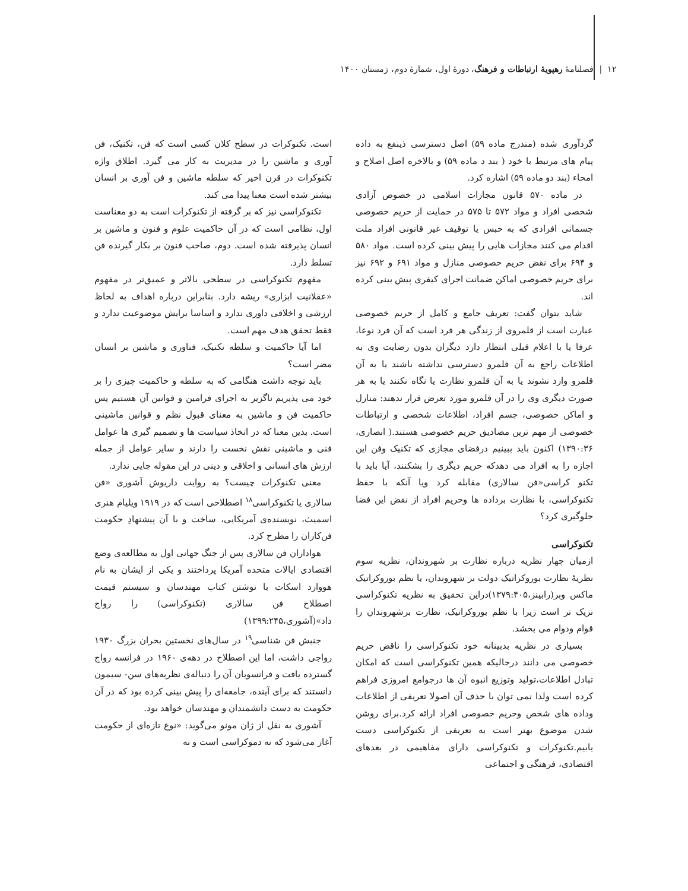۱۲ | فصلنامهٔ رهپویهٔ ارتباطات و فرهنگ، دورهٔ اول، شمارهٔ دوم، زمستان ۱۴۰۰
گردآوری شده (مندرج ماده ۵۹) اصل دسترسی ذینفع به داده پیام های مرتبط با خود ( بند د ماده ۵۹) و بالاخره اصل اصلاح و امحاء (بند دو ماده ۵۹) اشاره کرد.
در ماده ۵۷۰ قانون مجازات اسلامی در خصوص آزادی شخصی افراد و مواد ۵۷۲ تا ۵۷۵ در حمایت از حریم خصوصی جسمانی افرادی که به حبس یا توقیف غیر قانونی افراد ملت اقدام می کنند مجازات هایی را پیش بینی کرده است. مواد ۵۸۰ و ۶۹۴ برای نقض حریم خصوصی منازل و مواد ۶۹۱ و ۶۹۲ نیز برای حریم خصوصی اماکن ضمانت اجرای کیفری پیش بینی کرده اند.
شاید بتوان گفت: تعریف جامع و کامل از حریم خصوصی عبارت است از قلمروی از زندگی هر فرد است که آن فرد نوعا، عرفا یا با اعلام قبلی انتظار دارد دیگران بدون رضایت وی به اطلاعات راجع به آن قلمرو دسترسی نداشته باشند یا به آن قلمرو وارد نشوند یا به آن قلمرو نظارت یا نگاه نکنند یا به هر صورت دیگری وی را در آن قلمرو مورد تعرض قرار ندهند: منازل و اماکن خصوصی، جسم افراد، اطلاعات شخصی و ارتباطات خصوصی از مهم ترین مضادیق حریم خصوصی هستند.( انصاری، ۱۳۹۰:۳۶) اکنون باید ببینیم درفضای مجازی که تکنیک وفن این اجازه را به افراد می دهدکه حریم دیگری را بشکنند، آیا باید با تکنو کراسی«فن سالاری) مقابله کرد ویا آنکه با حفظ تکنوکراسی، با نظارت برداده ها وحریم افراد از نقض این فضا جلوگیری کرد؟
تکنوکراسی
ازمیان چهار نظریه درباره نظارت بر شهروندان، نظریه سوم نظریهٔ نظارت بوروکراتیک دولت بر شهروندان، یا نظم بوروکراتیک ماکس وبر(رابینز،۱۳۷۹:۴۰۵)دراین تحقیق به نظریه تکنوکراسی نزیک تر است زیرا با نظم بوروکراتیک، نظارت برشهروندان را قوام ودوام می بخشد.
بسیاری در نظریه بدبینانه خود تکنوکراسی را ناقض حریم خصوصی می دانند درحالیکه همین تکنوکراسی است که امکان تبادل اطلاعات،تولید وتوزیع انبوه آن ها درجوامع امروزی فراهم کرده است ولذا نمی توان با حذف آن اصولا تعریفی از اطلاعات وداده های شخص وحریم خصوصی افراد ارائه کرد.برای روشن شدن موضوع بهتر است به تعریفی از تکنوکراسی دست یابیم.تکنوکرات و تکنوکراسی دارای مفاهیمی در بعدهای اقتصادی، فرهنگی و اجتماعی
است. تکنوکرات در سطح کلان کسی است که فن، تکنیک، فن آوری و ماشین را در مدیریت به کار می گیرد. اطلاق واژه تکنوکرات در قرن اخیر که سلطه ماشین و فن آوری بر انسان بیشتر شده است معنا پیدا می کند.
تکنوکراسی نیز که بر گرفته از تکنوکرات است به دو معناست اول، نظامی است که در آن حاکمیت علوم و فنون و ماشین بر انسان پذیرفته شده است. دوم، صاحب فنون بر بکار گیرنده فن تسلط دارد.
مفهوم تکنوکراسی در سطحی بالاتر و عمیق‌تر در مفهوم «عقلانیت ابزاری» ریشه دارد. بنابراین درباره اهداف به لحاظ ارزشی و اخلاقی داوری ندارد و اساسا برایش موضوعیت ندارد و فقط تحقق هدف مهم است.
اما آیا حاکمیت و سلطه تکنیک، فناوری و ماشین بر انسان مضر است؟
باید توجه داشت هنگامی که به سلطه و حاکمیت چیزی را بر خود می پذیریم ناگزیر به اجرای فرامین و قوانین آن هستیم پس حاکمیت فن و ماشین به معنای قبول نظم و قوانین ماشینی است. بدین معنا که در اتخاذ سیاست ها و تصمیم گیری ها عوامل فنی و ماشینی نقش نخست را دارند و سایر عوامل از جمله ارزش های انسانی و اخلاقی و دینی در این مقوله جایی ندارد.
معنی تکنوکرات چیست؟ به روایت داریوش آشوری «فن سالاری یا تکنوکراسی<sup>۱۸</sup> اصطلاحی است که در ۱۹۱۹ ویلیام هنری اسمیث، نویسنده‌ی آمریکایی، ساخت و با آن پیشنهادِ حکومت فن‌کاران را مطرح کرد.
هواداران فن سالاری پس از جنگ جهانی اول به مطالعه‌ی وضع اقتصادی ایالات متحده آمریکا پرداختند و یکی از ایشان به نام هووارد اسکات با نوشتن کتاب مهندسان و سیستم قیمت اصطلاح فن سالاری (تکنوکراسی) را رواج داد»(آشوری،۱۳۹۹:۲۴۵)
جنبش فن شناسی<sup>۱۹</sup> در سال‌های نخستین بحران بزرگ ۱۹۳۰ رواجی داشت، اما این اصطلاح در دهه‌ی ۱۹۶۰ در فرانسه رواج گسترده یافت و فرانسویان آن را دنباله‌ی نظریه‌های سن- سیمون دانستند که برای آینده، جامعه‌ای را پیش بینی کرده بود که در آن حکومت به دست دانشمندان و مهندسان خواهد بود.
آشوری به نقل از ژان مونو می‌گوید: «نوع تازه‌ای از حکومت آغاز می‌شود که نه دموکراسی است و نه